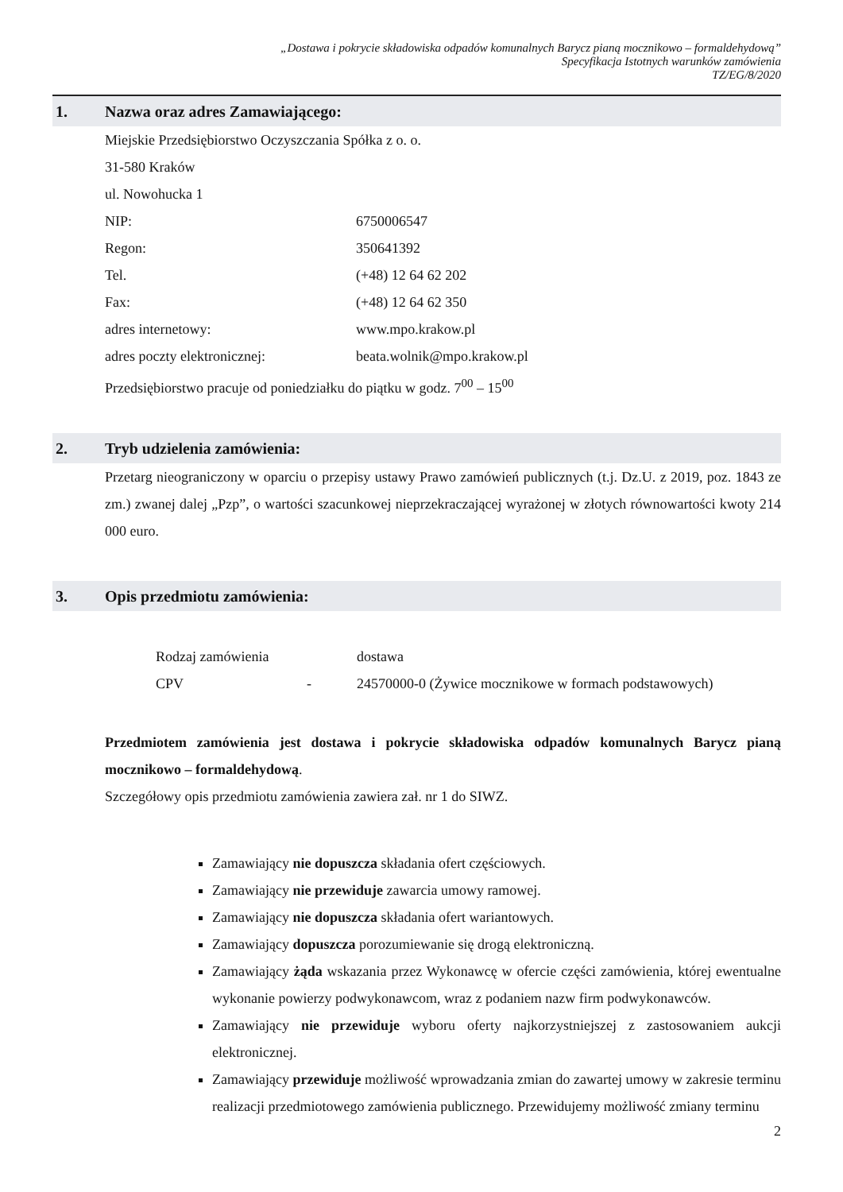„Dostawa i pokrycie składowiska odpadów komunalnych Barycz pianą mocznikowo – formaldehydową”
Specyfikacja Istotnych warunków zamówienia
TZ/EG/8/2020
1. Nazwa oraz adres Zamawiającego:
Miejskie Przedsiębiorstwo Oczyszczania Spółka z o. o.
31-580 Kraków
ul. Nowohucka 1
NIP: 6750006547
Regon: 350641392
Tel. (+48) 12 64 62 202
Fax: (+48) 12 64 62 350
adres internetowy: www.mpo.krakow.pl
adres poczty elektronicznej: beata.wolnik@mpo.krakow.pl
Przedsiębiorstwo pracuje od poniedziałku do piątku w godz. 7<sup>00</sup> – 15<sup>00</sup>
2. Tryb udzielenia zamówienia:
Przetarg nieograniczony w oparciu o przepisy ustawy Prawo zamówień publicznych (t.j. Dz.U. z 2019, poz. 1843 ze zm.) zwanej dalej „Pzp”, o wartości szacunkowej nieprzekraczającej wyrażonej w złotych równowartości kwoty 214 000 euro.
3. Opis przedmiotu zamówienia:
Rodzaj zamówienia dostawa
CPV - 24570000-0 (Żywice mocznikowe w formach podstawowych)
Przedmiotem zamówienia jest dostawa i pokrycie składowiska odpadów komunalnych Barycz pianą mocznikowo – formaldehydową.
Szczegółowy opis przedmiotu zamówienia zawiera zał. nr 1 do SIWZ.
Zamawiający nie dopuszcza składania ofert częściowych.
Zamawiający nie przewiduje zawarcia umowy ramowej.
Zamawiający nie dopuszcza składania ofert wariantowych.
Zamawiający dopuszcza porozumiewanie się drogą elektroniczną.
Zamawiający żąda wskazania przez Wykonawcę w ofercie części zamówienia, której ewentualne wykonanie powierzy podwykonawcom, wraz z podaniem nazw firm podwykonawców.
Zamawiający nie przewiduje wyboru oferty najkorzystniejszej z zastosowaniem aukcji elektronicznej.
Zamawiający przewiduje możliwość wprowadzania zmian do zawartej umowy w zakresie terminu realizacji przedmiotowego zamówienia publicznego. Przewidujemy możliwość zmiany terminu
2